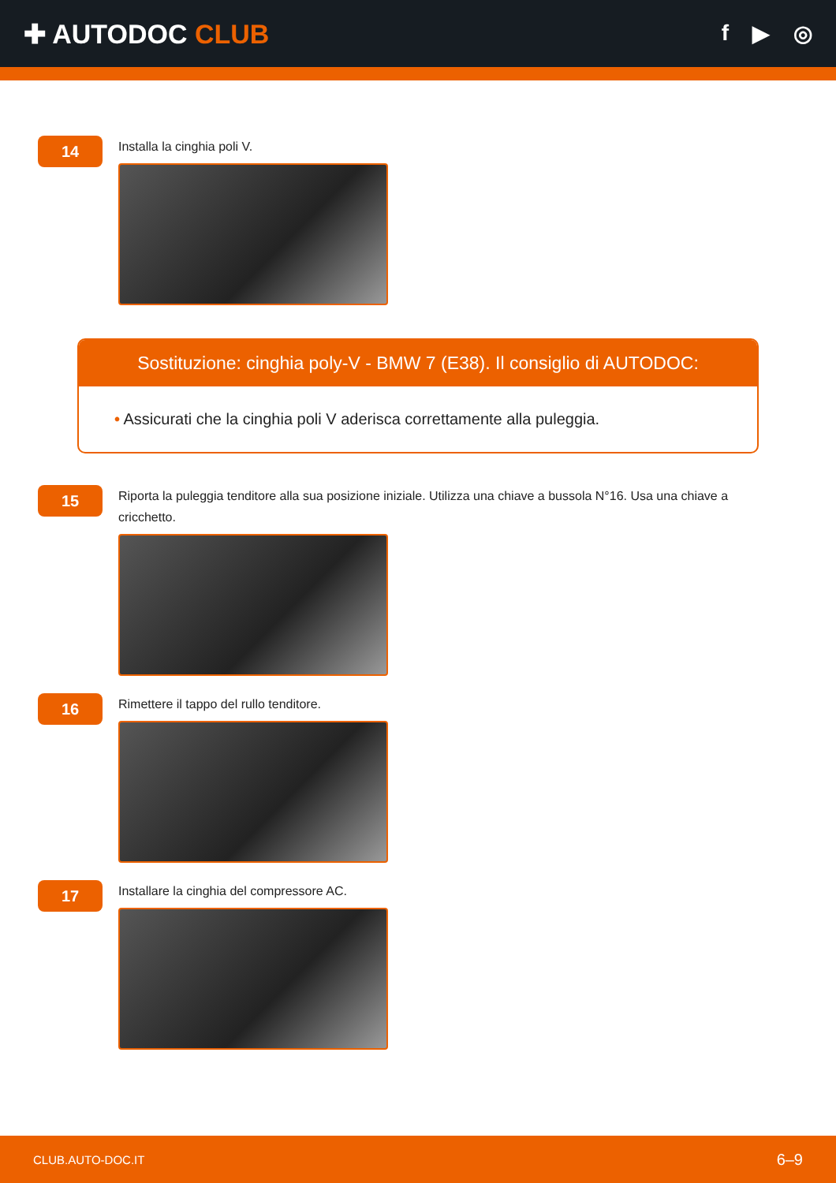✚ AUTODOC CLUB
f ▶ ◎
14
Installa la cinghia poli V.
Sostituzione: cinghia poly-V - BMW 7 (E38). Il consiglio di AUTODOC:
• Assicurati che la cinghia poli V aderisca correttamente alla puleggia.
15
Riporta la puleggia tenditore alla sua posizione iniziale. Utilizza una chiave a bussola N°16. Usa una chiave a cricchetto.
16
Rimettere il tappo del rullo tenditore.
17
Installare la cinghia del compressore AC.
CLUB.AUTO-DOC.IT 6–9